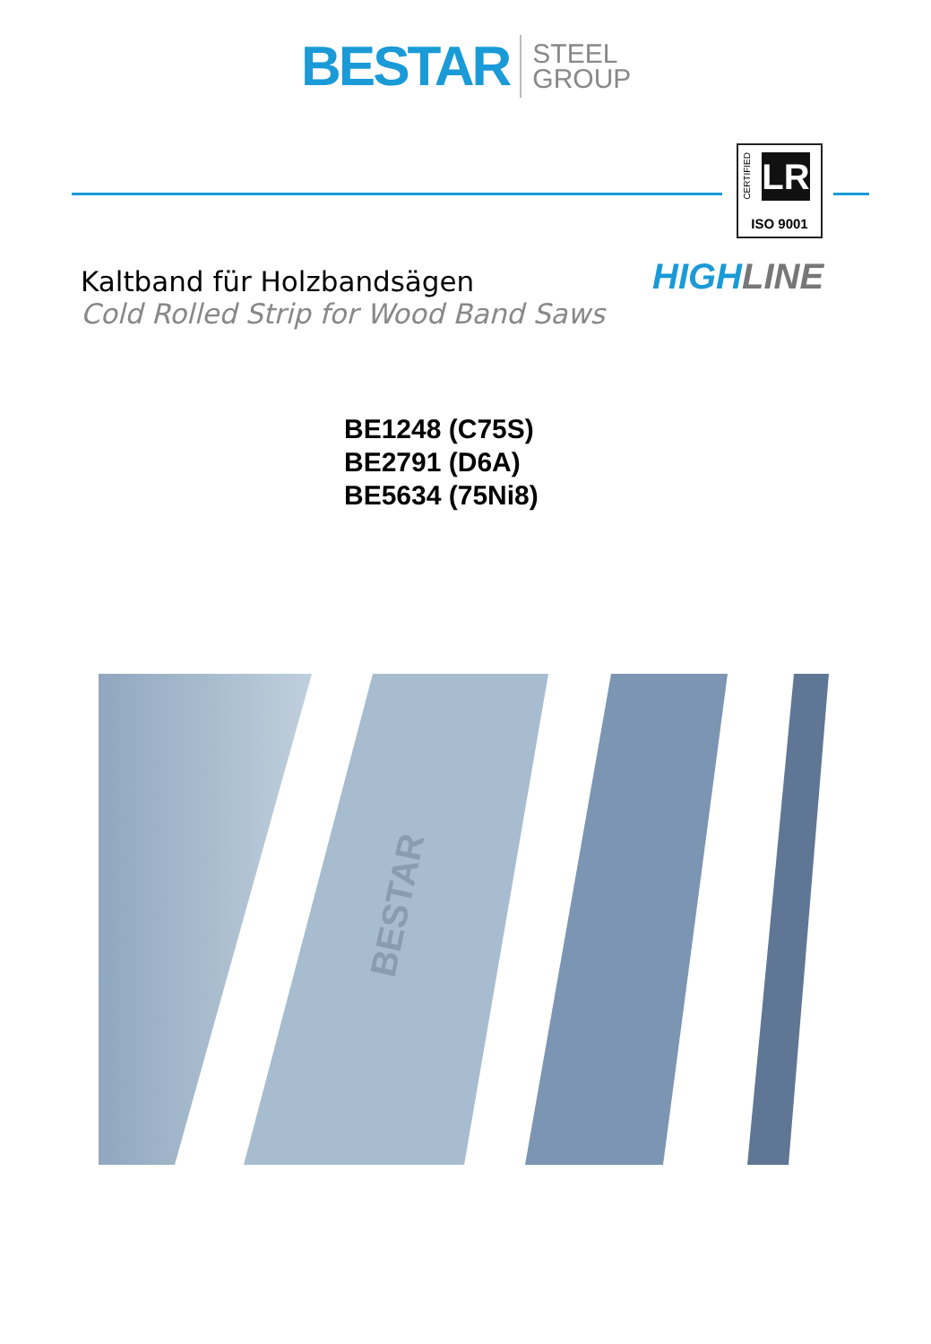BESTAR STEEL
GROUP
CERTIFIED
LR
ISO 9001
HIGH LINE
Kaltband für Holzbandsägen
Cold Rolled Strip for Wood Band Saws
BE1248 (C75S)
BE2791 (D6A)
BE5634 (75Ni8)
BESTAR